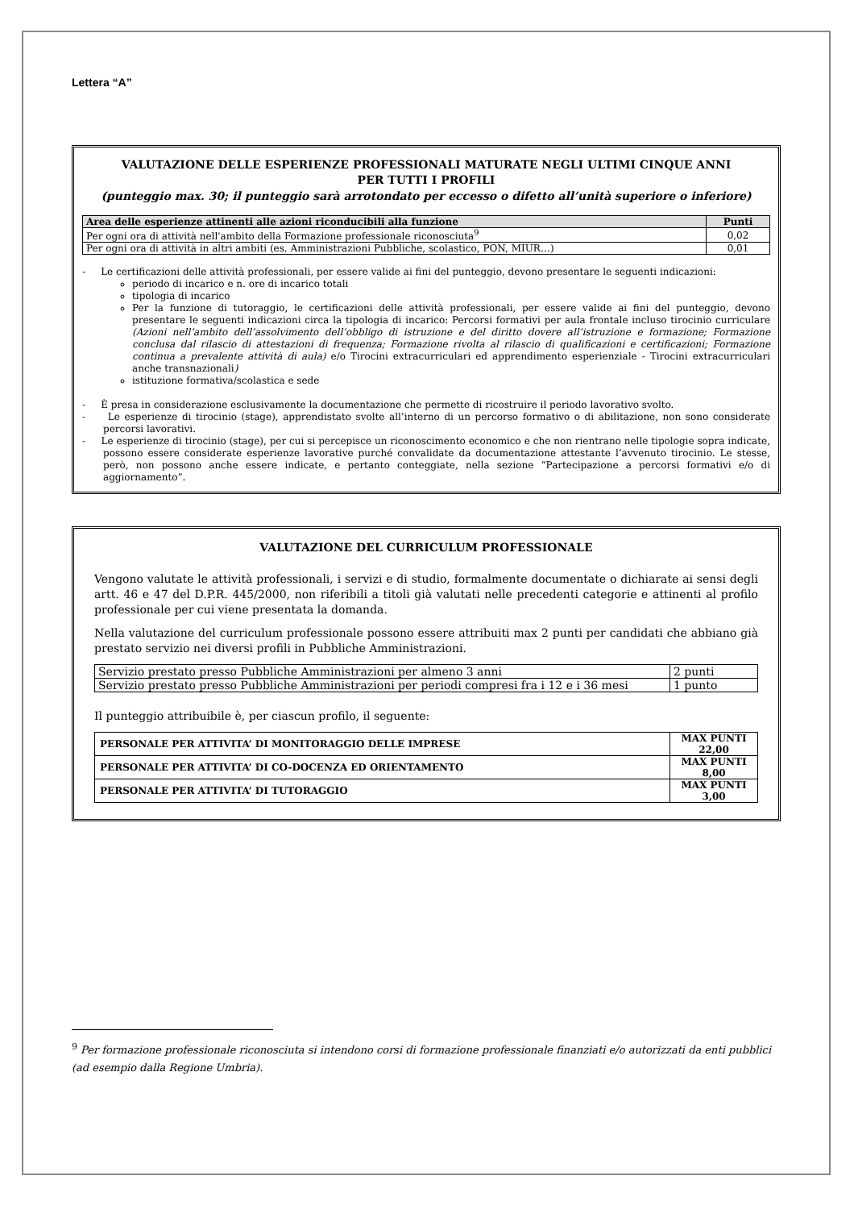Lettera “A”
VALUTAZIONE DELLE ESPERIENZE PROFESSIONALI MATURATE NEGLI ULTIMI CINQUE ANNI
PER TUTTI I PROFILI
(punteggio max. 30; il punteggio sarà arrotondato per eccesso o difetto all’unità superiore o inferiore)
| Area delle esperienze attinenti alle azioni riconducibili alla funzione | Punti |
| --- | --- |
| Per ogni ora di attività nell'ambito della Formazione professionale riconosciuta<sup>9</sup> | 0,02 |
| Per ogni ora di attività in altri ambiti (es. Amministrazioni Pubbliche, scolastico, PON, MIUR…) | 0,01 |
- Le certificazioni delle attività professionali, per essere valide ai fini del punteggio, devono presentare le seguenti indicazioni:
periodo di incarico e n. ore di incarico totali
tipologia di incarico
Per la funzione di tutoraggio, le certificazioni delle attività professionali, per essere valide ai fini del punteggio, devono presentare le seguenti indicazioni circa la tipologia di incarico: Percorsi formativi per aula frontale incluso tirocinio curriculare (Azioni nell’ambito dell’assolvimento dell’obbligo di istruzione e del diritto dovere all’istruzione e formazione; Formazione conclusa dal rilascio di attestazioni di frequenza; Formazione rivolta al rilascio di qualificazioni e certificazioni; Formazione continua a prevalente attività di aula) e/o Tirocini extracurriculari ed apprendimento esperienziale - Tirocini extracurriculari anche transnazionali)
istituzione formativa/scolastica e sede
- È presa in considerazione esclusivamente la documentazione che permette di ricostruire il periodo lavorativo svolto.
- Le esperienze di tirocinio (stage), apprendistato svolte all’interno di un percorso formativo o di abilitazione, non sono considerate percorsi lavorativi.
- Le esperienze di tirocinio (stage), per cui si percepisce un riconoscimento economico e che non rientrano nelle tipologie sopra indicate, possono essere considerate esperienze lavorative purché convalidate da documentazione attestante l’avvenuto tirocinio. Le stesse, però, non possono anche essere indicate, e pertanto conteggiate, nella sezione “Partecipazione a percorsi formativi e/o di aggiornamento”.
VALUTAZIONE DEL CURRICULUM PROFESSIONALE
Vengono valutate le attività professionali, i servizi e di studio, formalmente documentate o dichiarate ai sensi degli artt. 46 e 47 del D.P.R. 445/2000, non riferibili a titoli già valutati nelle precedenti categorie e attinenti al profilo professionale per cui viene presentata la domanda.
Nella valutazione del curriculum professionale possono essere attribuiti max 2 punti per candidati che abbiano già prestato servizio nei diversi profili in Pubbliche Amministrazioni.
| Servizio prestato presso Pubbliche Amministrazioni per almeno 3 anni | 2 punti |
| Servizio prestato presso Pubbliche Amministrazioni per periodi compresi fra i 12 e i 36 mesi | 1 punto |
Il punteggio attribuibile è, per ciascun profilo, il seguente:
| PERSONALE PER ATTIVITA’ DI MONITORAGGIO DELLE IMPRESE | MAX PUNTI 22,00 |
| --- | --- |
| PERSONALE PER ATTIVITA’ DI CO-DOCENZA ED ORIENTAMENTO | MAX PUNTI 8,00 |
| PERSONALE PER ATTIVITA’ DI TUTORAGGIO | MAX PUNTI 3,00 |
<sup>9</sup> Per formazione professionale riconosciuta si intendono corsi di formazione professionale finanziati e/o autorizzati da enti pubblici (ad esempio dalla Regione Umbria).